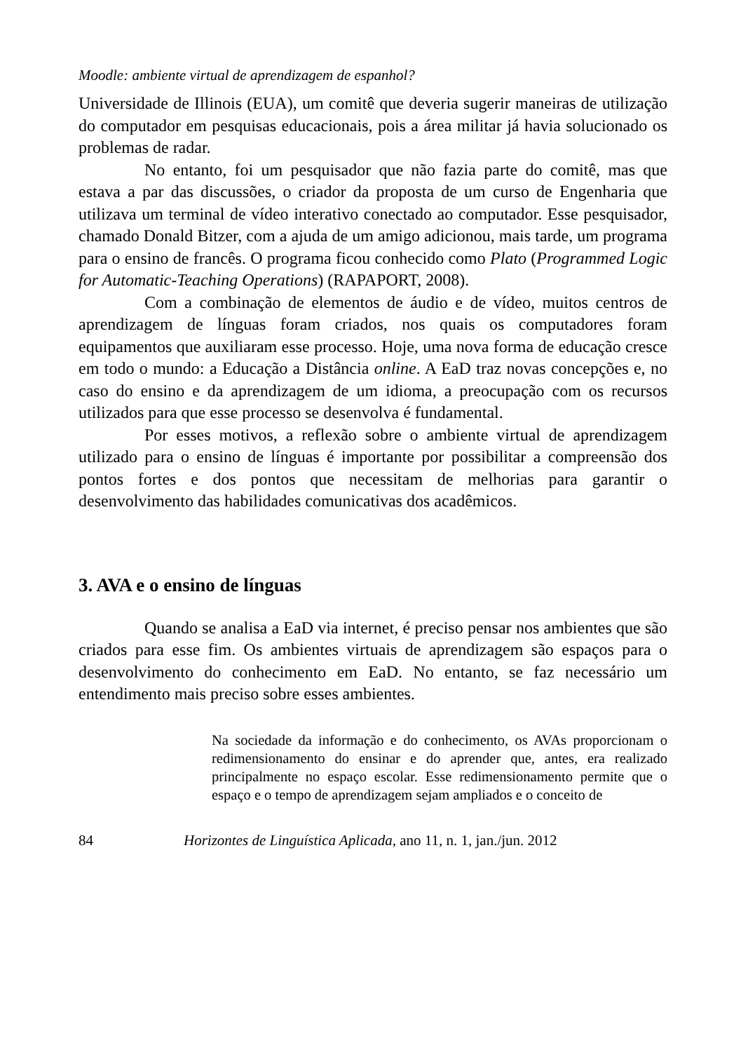Moodle: ambiente virtual de aprendizagem de espanhol?
Universidade de Illinois (EUA), um comitê que deveria sugerir maneiras de utilização do computador em pesquisas educacionais, pois a área militar já havia solucionado os problemas de radar.
No entanto, foi um pesquisador que não fazia parte do comitê, mas que estava a par das discussões, o criador da proposta de um curso de Engenharia que utilizava um terminal de vídeo interativo conectado ao computador. Esse pesquisador, chamado Donald Bitzer, com a ajuda de um amigo adicionou, mais tarde, um programa para o ensino de francês. O programa ficou conhecido como Plato (Programmed Logic for Automatic-Teaching Operations) (RAPAPORT, 2008).
Com a combinação de elementos de áudio e de vídeo, muitos centros de aprendizagem de línguas foram criados, nos quais os computadores foram equipamentos que auxiliaram esse processo. Hoje, uma nova forma de educação cresce em todo o mundo: a Educação a Distância online. A EaD traz novas concepções e, no caso do ensino e da aprendizagem de um idioma, a preocupação com os recursos utilizados para que esse processo se desenvolva é fundamental.
Por esses motivos, a reflexão sobre o ambiente virtual de aprendizagem utilizado para o ensino de línguas é importante por possibilitar a compreensão dos pontos fortes e dos pontos que necessitam de melhorias para garantir o desenvolvimento das habilidades comunicativas dos acadêmicos.
3. AVA e o ensino de línguas
Quando se analisa a EaD via internet, é preciso pensar nos ambientes que são criados para esse fim. Os ambientes virtuais de aprendizagem são espaços para o desenvolvimento do conhecimento em EaD. No entanto, se faz necessário um entendimento mais preciso sobre esses ambientes.
Na sociedade da informação e do conhecimento, os AVAs proporcionam o redimensionamento do ensinar e do aprender que, antes, era realizado principalmente no espaço escolar. Esse redimensionamento permite que o espaço e o tempo de aprendizagem sejam ampliados e o conceito de
84 Horizontes de Linguística Aplicada, ano 11, n. 1, jan./jun. 2012